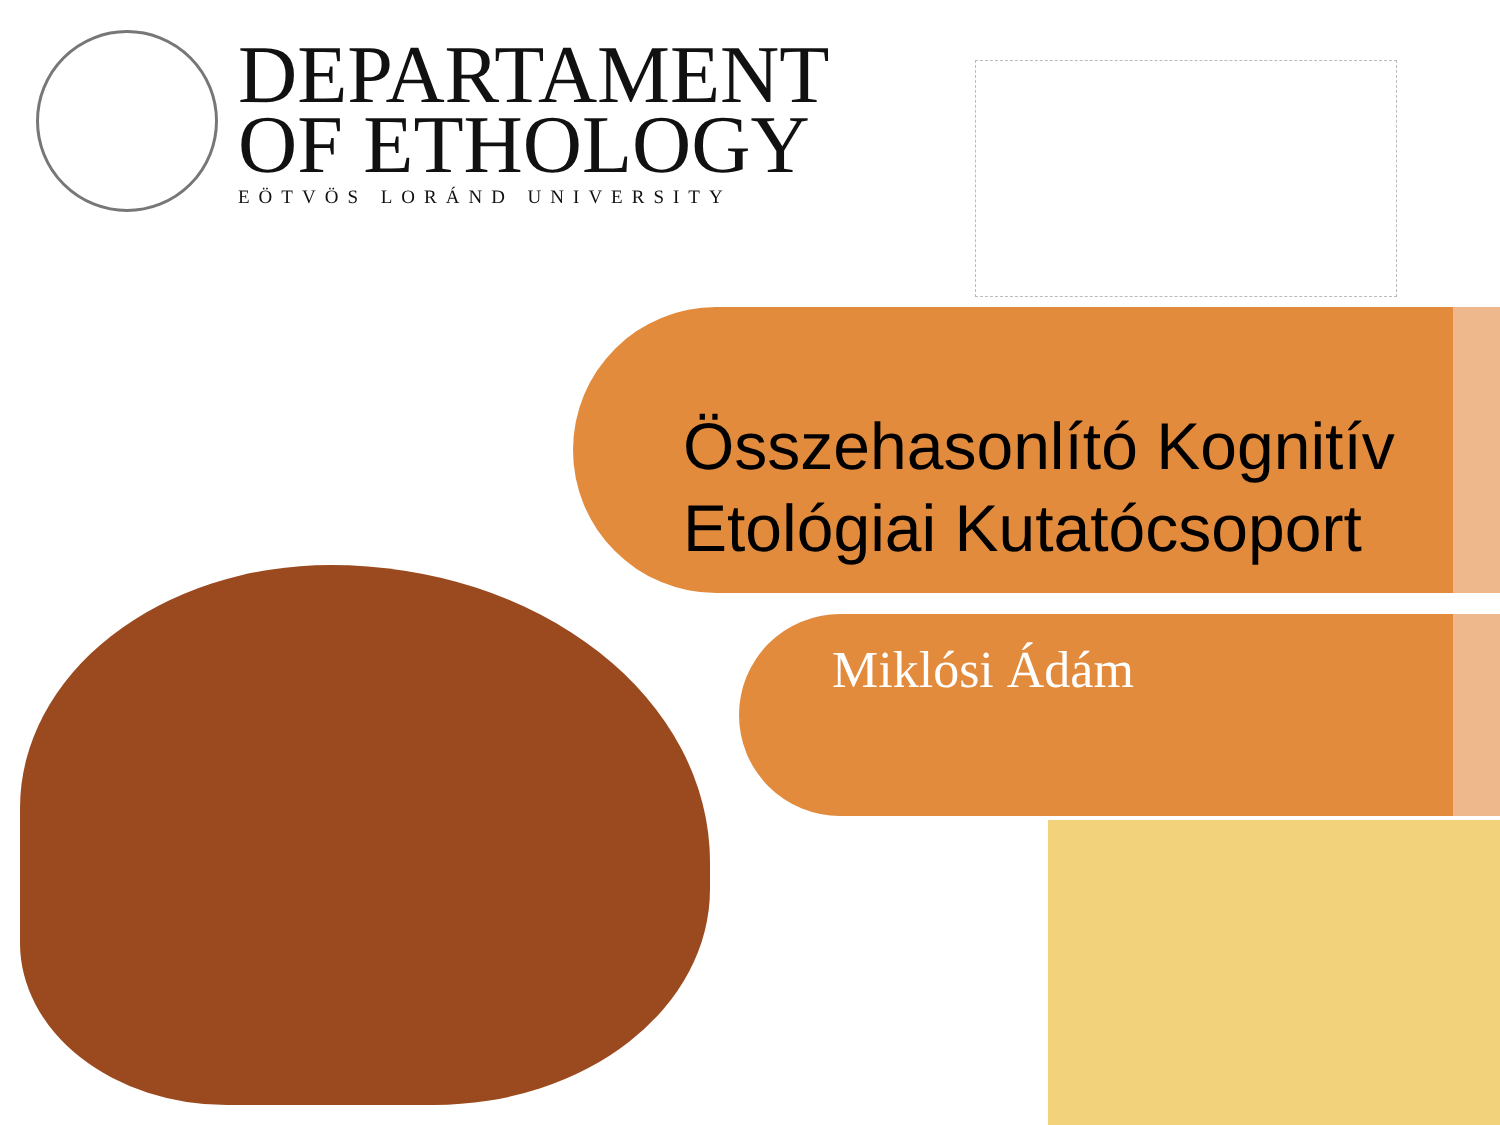DEPARTAMENT
OF ETHOLOGY
EÖTVÖS LORÁND UNIVERSITY
Összehasonlító Kognitív
Etológiai Kutatócsoport
Miklósi Ádám